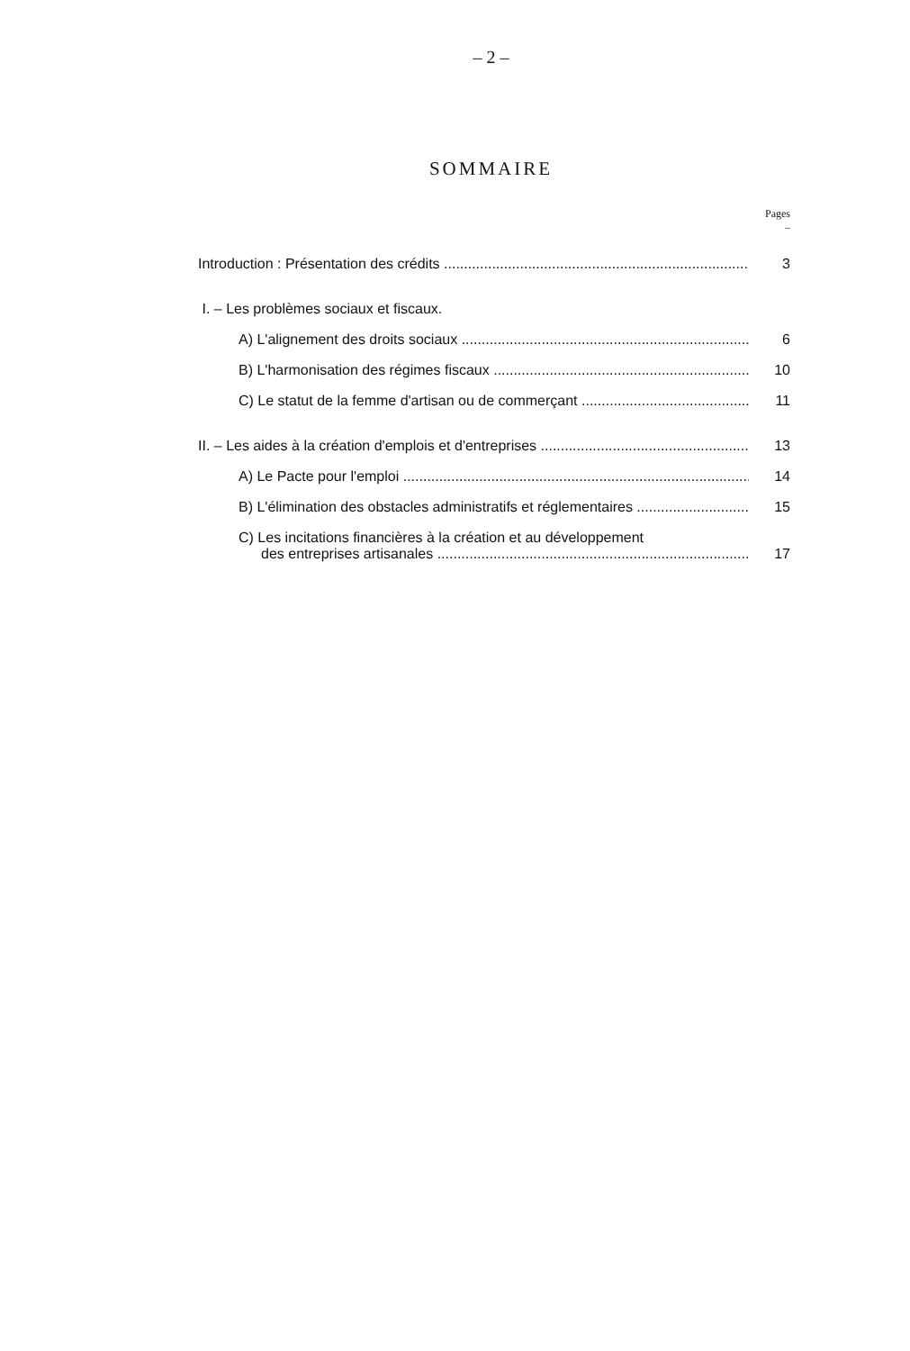– 2 –
SOMMAIRE
Pages
–
Introduction : Présentation des crédits 3
I. – Les problèmes sociaux et fiscaux.
A) L'alignement des droits sociaux 6
B) L'harmonisation des régimes fiscaux 10
C) Le statut de la femme d'artisan ou de commerçant 11
II. – Les aides à la création d'emplois et d'entreprises 13
A) Le Pacte pour l'emploi 14
B) L'élimination des obstacles administratifs et réglementaires 15
C) Les incitations financières à la création et au développement
des entreprises artisanales 17